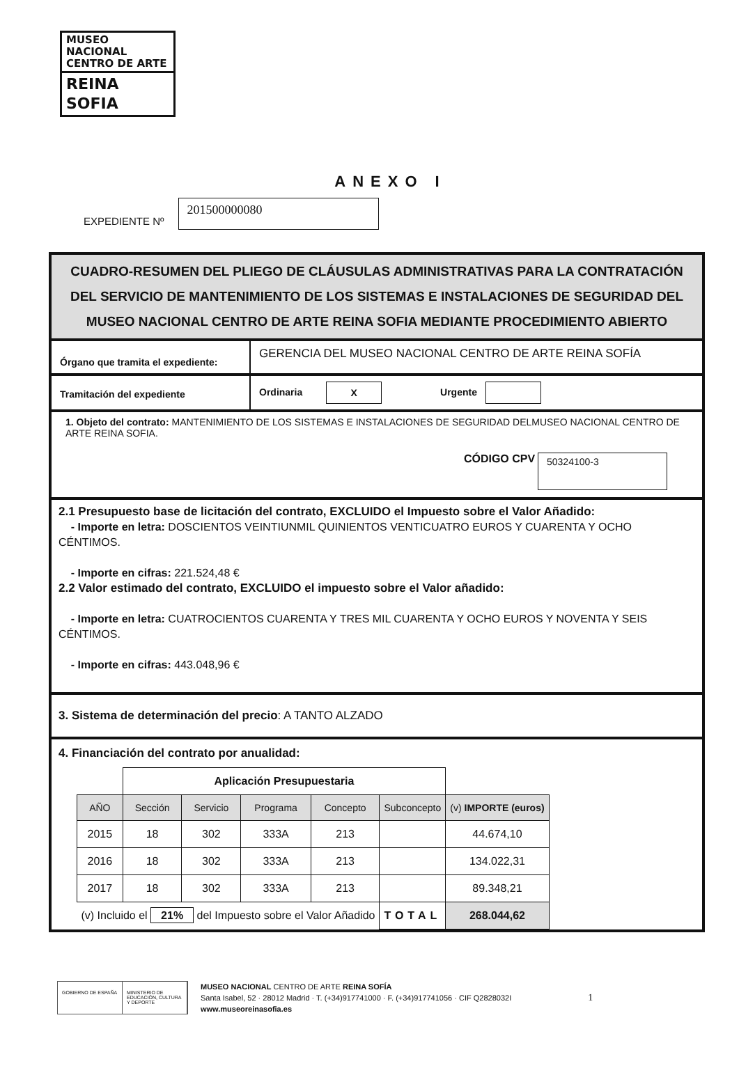MUSEO NACIONAL
CENTRO DE ARTE
REINA SOFIA
ANEXO I
EXPEDIENTE Nº
201500000080
CUADRO-RESUMEN DEL PLIEGO DE CLÁUSULAS ADMINISTRATIVAS PARA LA CONTRATACIÓN DEL SERVICIO DE MANTENIMIENTO DE LOS SISTEMAS E INSTALACIONES DE SEGURIDAD DEL MUSEO NACIONAL CENTRO DE ARTE REINA SOFIA MEDIANTE PROCEDIMIENTO ABIERTO
Órgano que tramita el expediente:
GERENCIA DEL MUSEO NACIONAL CENTRO DE ARTE REINA SOFÍA
Tramitación del expediente
Ordinaria X Urgente
1. Objeto del contrato: MANTENIMIENTO DE LOS SISTEMAS E INSTALACIONES DE SEGURIDAD DELMUSEO NACIONAL CENTRO DE ARTE REINA SOFIA.
CÓDIGO CPV 50324100-3
2.1 Presupuesto base de licitación del contrato, EXCLUIDO el Impuesto sobre el Valor Añadido:
- Importe en letra: DOSCIENTOS VEINTIUNMIL QUINIENTOS VENTICUATRO EUROS Y CUARENTA Y OCHO CÉNTIMOS.
- Importe en cifras: 221.524,48 €
2.2 Valor estimado del contrato, EXCLUIDO el impuesto sobre el Valor añadido:
- Importe en letra: CUATROCIENTOS CUARENTA Y TRES MIL CUARENTA Y OCHO EUROS Y NOVENTA Y SEIS CÉNTIMOS.
- Importe en cifras: 443.048,96 €
3. Sistema de determinación del precio: A TANTO ALZADO
4. Financiación del contrato por anualidad:
| | Aplicación Presupuestaria | | | | | |
| AÑO | Sección | Servicio | Programa | Concepto | Subconcepto | (v) IMPORTE (euros) |
| 2015 | 18 | 302 | 333A | 213 | | 44.674,10 |
| 2016 | 18 | 302 | 333A | 213 | | 134.022,31 |
| 2017 | 18 | 302 | 333A | 213 | | 89.348,21 |
| (v) Incluido el 21% del Impuesto sobre el Valor Añadido | | | | | TOTAL | 268.044,62 |
GOBIERNO DE ESPAÑA MINISTERIO DE EDUCACIÓN, CULTURA Y DEPORTE
MUSEO NACIONAL CENTRO DE ARTE REINA SOFÍA
Santa Isabel, 52 · 28012 Madrid · T. (+34)917741000 · F. (+34)917741056 · CIF Q2828032I
www.museoreinasofia.es
1